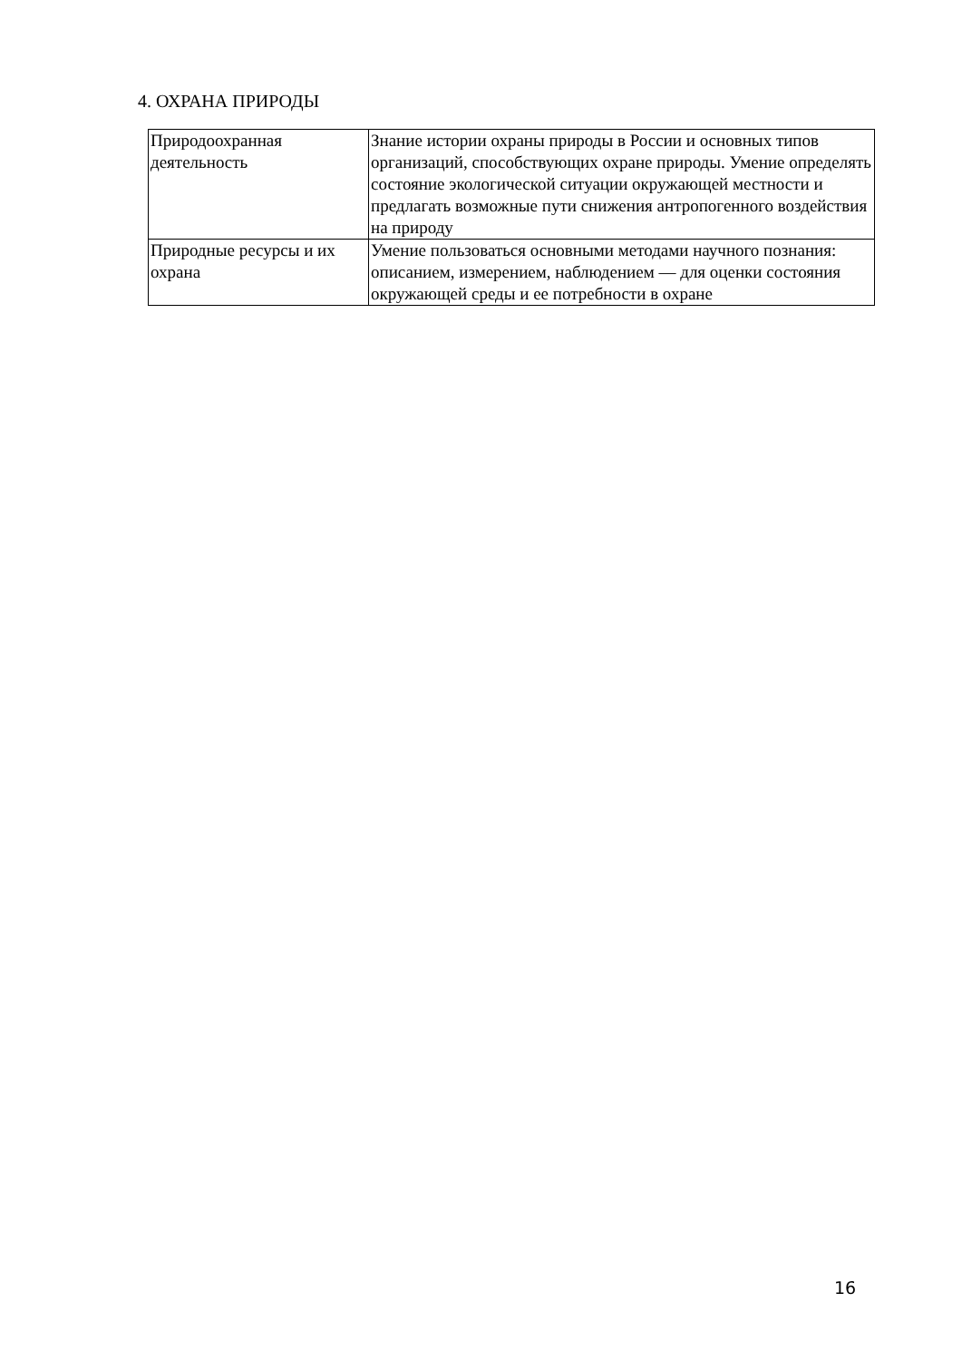4. ОХРАНА ПРИРОДЫ
| Природоохранная деятельность | Знание истории охраны природы в России и основных типов организаций, способствующих охране природы. Умение определять состояние экологической ситуации окружающей местности и предлагать возможные пути снижения антропогенного воздействия на природу |
| Природные ресурсы и их охрана | Умение пользоваться основными методами научного познания: описанием, измерением, наблюдением — для оценки состояния окружающей среды и ее потребности в охране |
16